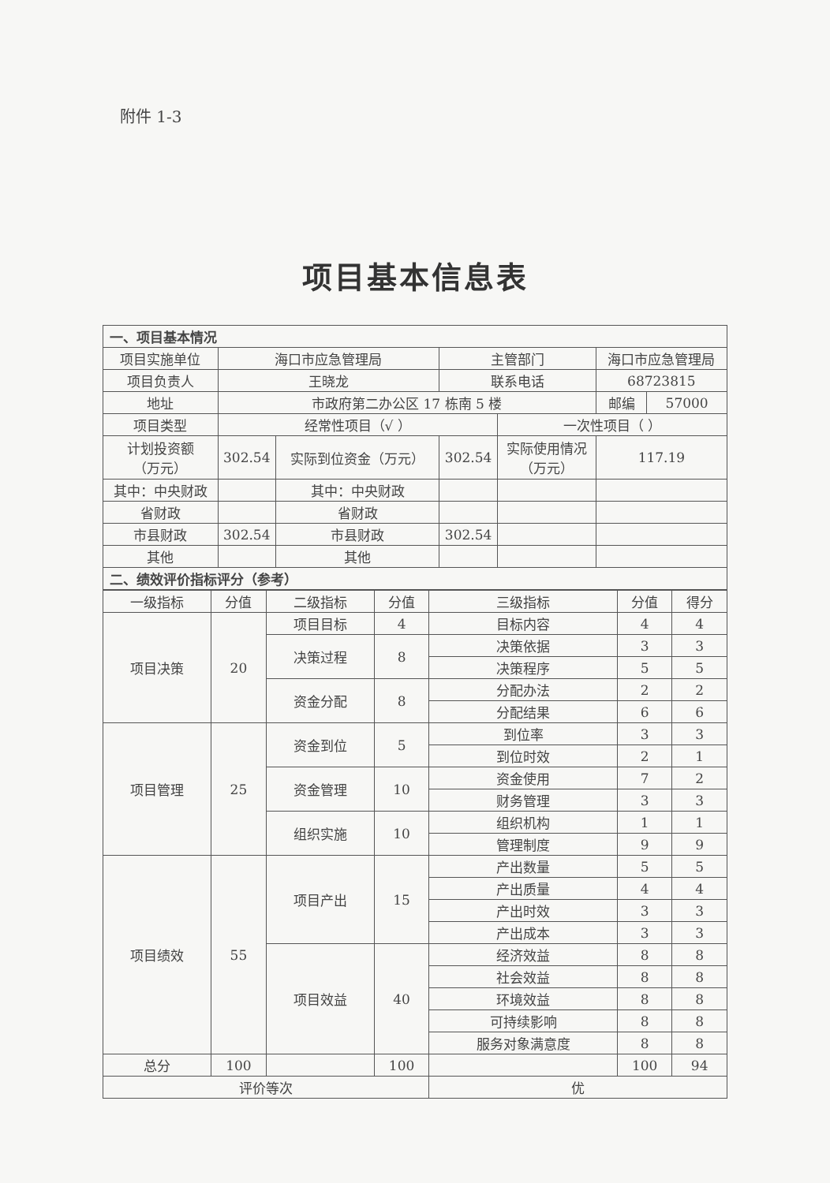附件 1-3
项目基本信息表
| 一、项目基本情况 | | | | | | |
| 项目实施单位 | 海口市应急管理局 | | 主管部门 | | 海口市应急管理局 | |
| 项目负责人 | 王晓龙 | | 联系电话 | | 68723815 | |
| 地址 | 市政府第二办公区 17 栋南 5 楼 | | | | 邮编 | 57000 |
| 项目类型 | 经常性项目（√ ） | | | 一次性项目（ ） | | |
| 计划投资额 （万元） | 302.54 | 实际到位资金（万元） | 302.54 | 实际使用情况 （万元） | 117.19 | |
| 其中：中央财政 | | 其中：中央财政 | | | | |
| 省财政 | | 省财政 | | | | |
| 市县财政 | 302.54 | 市县财政 | 302.54 | | | |
| 其他 | | 其他 | | | | |
| 二、绩效评价指标评分（参考） | | | | | | |
| 一级指标 | 分值 | 二级指标 | 分值 | 三级指标 | 分值 | 得分 |
| --- | --- | --- | --- | --- | --- | --- |
| 项目决策 | 20 | 项目目标 | 4 | 目标内容 | 4 | 4 |
| | | 决策过程 | 8 | 决策依据 | 3 | 3 |
| | | | | 决策程序 | 5 | 5 |
| | | 资金分配 | 8 | 分配办法 | 2 | 2 |
| | | | | 分配结果 | 6 | 6 |
| 项目管理 | 25 | 资金到位 | 5 | 到位率 | 3 | 3 |
| | | | | 到位时效 | 2 | 1 |
| | | 资金管理 | 10 | 资金使用 | 7 | 2 |
| | | | | 财务管理 | 3 | 3 |
| | | 组织实施 | 10 | 组织机构 | 1 | 1 |
| | | | | 管理制度 | 9 | 9 |
| 项目绩效 | 55 | 项目产出 | 15 | 产出数量 | 5 | 5 |
| | | | | 产出质量 | 4 | 4 |
| | | | | 产出时效 | 3 | 3 |
| | | | | 产出成本 | 3 | 3 |
| | | 项目效益 | 40 | 经济效益 | 8 | 8 |
| | | | | 社会效益 | 8 | 8 |
| | | | | 环境效益 | 8 | 8 |
| | | | | 可持续影响 | 8 | 8 |
| | | | | 服务对象满意度 | 8 | 8 |
| 总分 | 100 | | 100 | | 100 | 94 |
| 评价等次 | | | | 优 | | |